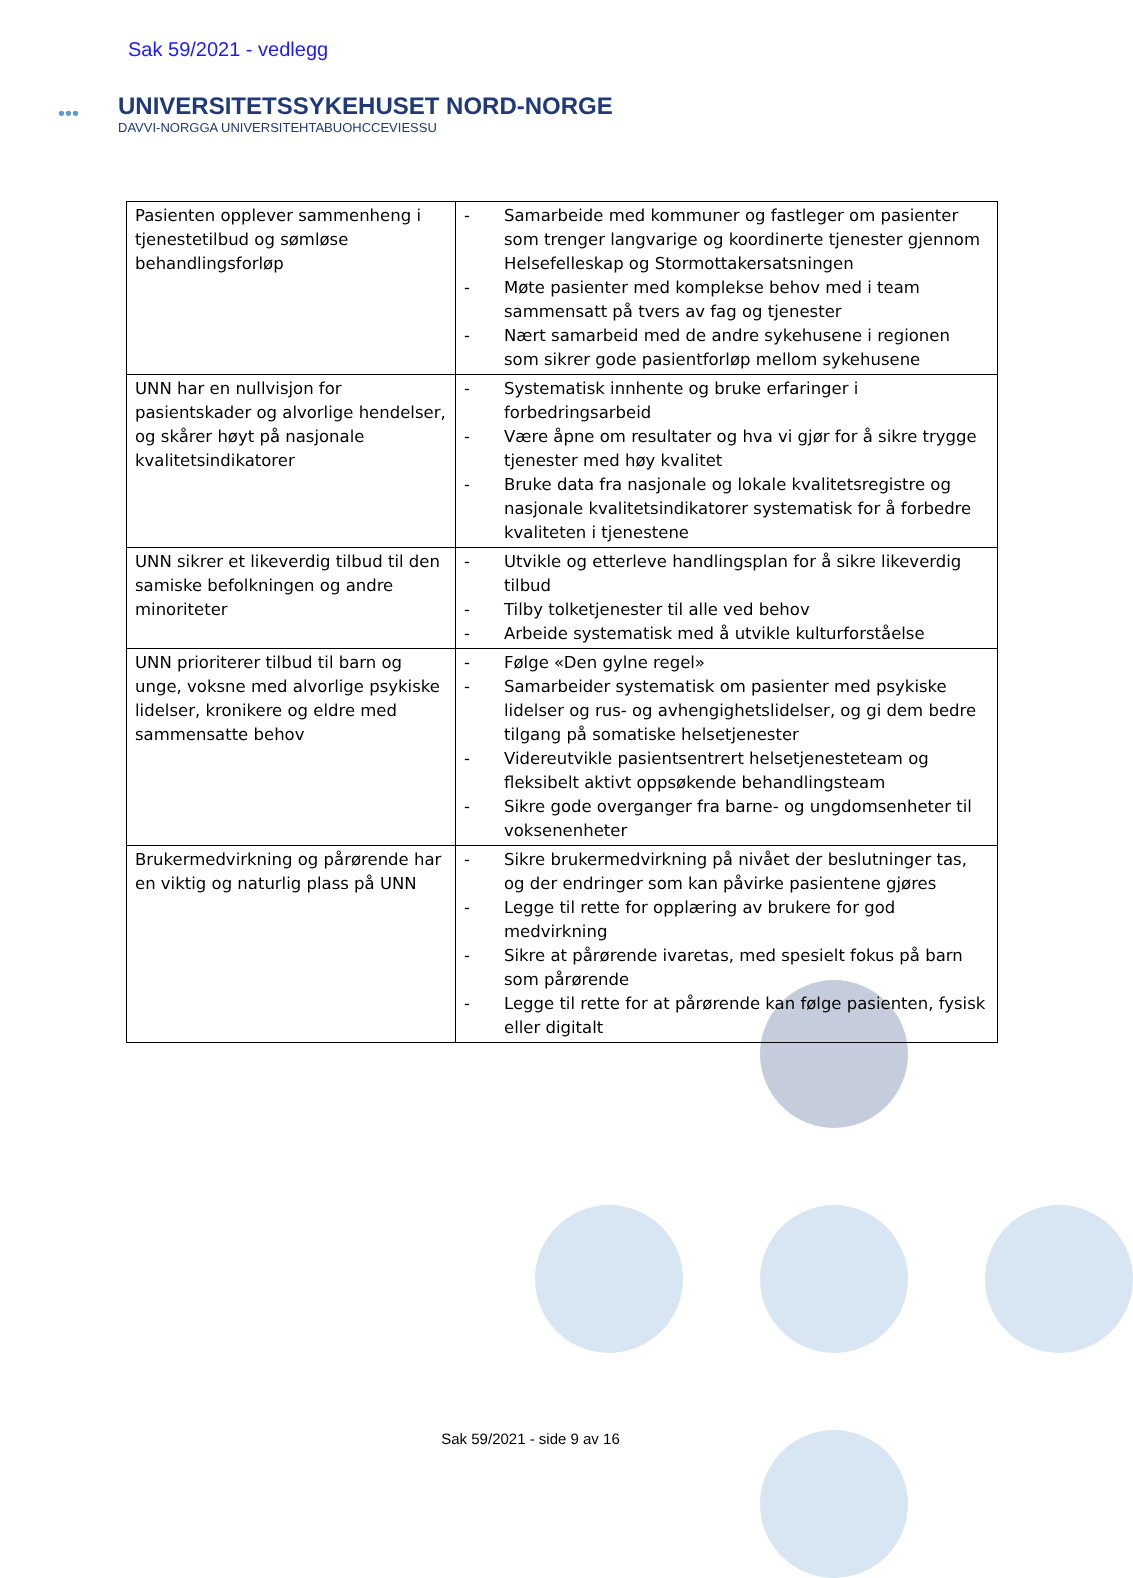Sak 59/2021 - vedlegg
•••
UNIVERSITETSSYKEHUSET NORD-NORGE
DAVVI-NORGGA UNIVERSITEHTABUOHCCEVIESSU
| Pasienten opplever sammenheng i tjenestetilbud og sømløse behandlingsforløp | - Samarbeide med kommuner og fastleger om pasienter som trenger langvarige og koordinerte tjenester gjennom Helsefelleskap og Stormottakersatsningen - Møte pasienter med komplekse behov med i team sammensatt på tvers av fag og tjenester - Nært samarbeid med de andre sykehusene i regionen som sikrer gode pasientforløp mellom sykehusene |
| UNN har en nullvisjon for pasientskader og alvorlige hendelser, og skårer høyt på nasjonale kvalitetsindikatorer | - Systematisk innhente og bruke erfaringer i forbedringsarbeid - Være åpne om resultater og hva vi gjør for å sikre trygge tjenester med høy kvalitet - Bruke data fra nasjonale og lokale kvalitetsregistre og nasjonale kvalitetsindikatorer systematisk for å forbedre kvaliteten i tjenestene |
| UNN sikrer et likeverdig tilbud til den samiske befolkningen og andre minoriteter | - Utvikle og etterleve handlingsplan for å sikre likeverdig tilbud - Tilby tolketjenester til alle ved behov - Arbeide systematisk med å utvikle kulturforståelse |
| UNN prioriterer tilbud til barn og unge, voksne med alvorlige psykiske lidelser, kronikere og eldre med sammensatte behov | - Følge «Den gylne regel» - Samarbeider systematisk om pasienter med psykiske lidelser og rus- og avhengighetslidelser, og gi dem bedre tilgang på somatiske helsetjenester - Videreutvikle pasientsentrert helsetjenesteteam og fleksibelt aktivt oppsøkende behandlingsteam - Sikre gode overganger fra barne- og ungdomsenheter til voksenenheter |
| Brukermedvirkning og pårørende har en viktig og naturlig plass på UNN | - Sikre brukermedvirkning på nivået der beslutninger tas, og der endringer som kan påvirke pasientene gjøres - Legge til rette for opplæring av brukere for god medvirkning - Sikre at pårørende ivaretas, med spesielt fokus på barn som pårørende - Legge til rette for at pårørende kan følge pasienten, fysisk eller digitalt |
Sak 59/2021 - side 9 av 16